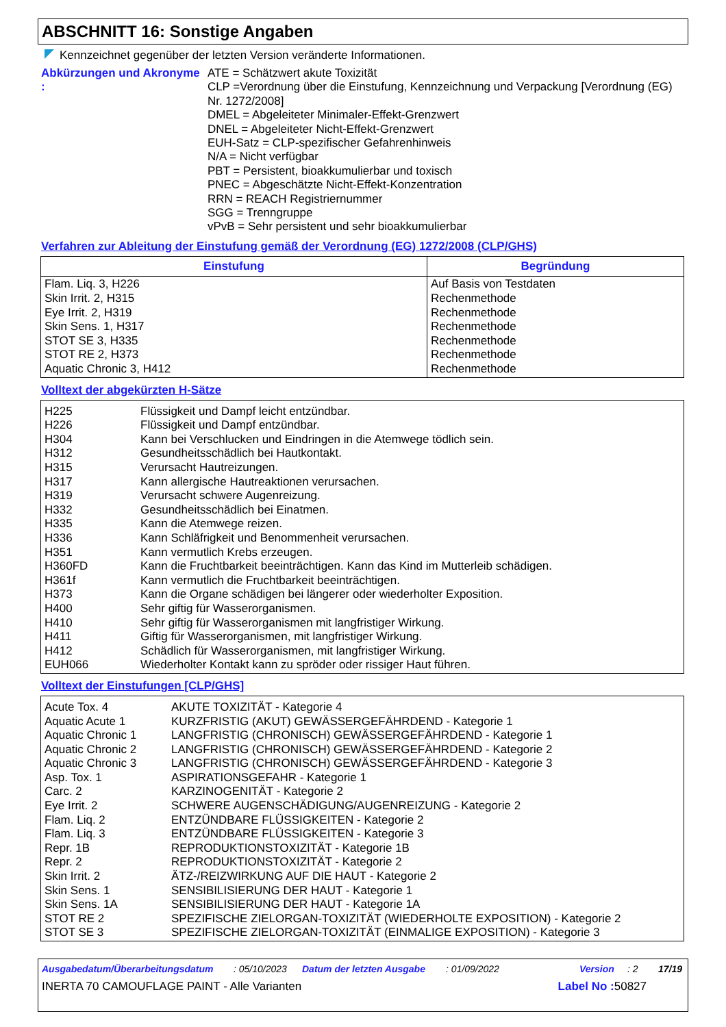ABSCHNITT 16: Sonstige Angaben
Kennzeichnet gegenüber der letzten Version veränderte Informationen.
Abkürzungen und Akronyme :
ATE = Schätzwert akute Toxizität
CLP =Verordnung über die Einstufung, Kennzeichnung und Verpackung [Verordnung (EG) Nr. 1272/2008]
DMEL = Abgeleiteter Minimaler-Effekt-Grenzwert
DNEL = Abgeleiteter Nicht-Effekt-Grenzwert
EUH-Satz = CLP-spezifischer Gefahrenhinweis
N/A = Nicht verfügbar
PBT = Persistent, bioakkumulierbar und toxisch
PNEC = Abgeschätzte Nicht-Effekt-Konzentration
RRN = REACH Registriernummer
SGG = Trenngruppe
vPvB = Sehr persistent und sehr bioakkumulierbar
Verfahren zur Ableitung der Einstufung gemäß der Verordnung (EG) 1272/2008 (CLP/GHS)
| Einstufung | Begründung |
| --- | --- |
| Flam. Liq. 3, H226 Skin Irrit. 2, H315 Eye Irrit. 2, H319 Skin Sens. 1, H317 STOT SE 3, H335 STOT RE 2, H373 Aquatic Chronic 3, H412 | Auf Basis von Testdaten Rechenmethode Rechenmethode Rechenmethode Rechenmethode Rechenmethode Rechenmethode |
Volltext der abgekürzten H-Sätze
| H225 H226 H304 H312 H315 H317 H319 H332 H335 H336 H351 H360FD H361f H373 H400 H410 H411 H412 EUH066 | Flüssigkeit und Dampf leicht entzündbar. Flüssigkeit und Dampf entzündbar. Kann bei Verschlucken und Eindringen in die Atemwege tödlich sein. Gesundheitsschädlich bei Hautkontakt. Verursacht Hautreizungen. Kann allergische Hautreaktionen verursachen. Verursacht schwere Augenreizung. Gesundheitsschädlich bei Einatmen. Kann die Atemwege reizen. Kann Schläfrigkeit und Benommenheit verursachen. Kann vermutlich Krebs erzeugen. Kann die Fruchtbarkeit beeinträchtigen. Kann das Kind im Mutterleib schädigen. Kann vermutlich die Fruchtbarkeit beeinträchtigen. Kann die Organe schädigen bei längerer oder wiederholter Exposition. Sehr giftig für Wasserorganismen. Sehr giftig für Wasserorganismen mit langfristiger Wirkung. Giftig für Wasserorganismen, mit langfristiger Wirkung. Schädlich für Wasserorganismen, mit langfristiger Wirkung. Wiederholter Kontakt kann zu spröder oder rissiger Haut führen. |
Volltext der Einstufungen [CLP/GHS]
| Acute Tox. 4 Aquatic Acute 1 Aquatic Chronic 1 Aquatic Chronic 2 Aquatic Chronic 3 Asp. Tox. 1 Carc. 2 Eye Irrit. 2 Flam. Liq. 2 Flam. Liq. 3 Repr. 1B Repr. 2 Skin Irrit. 2 Skin Sens. 1 Skin Sens. 1A STOT RE 2 STOT SE 3 | AKUTE TOXIZITÄT - Kategorie 4 KURZFRISTIG (AKUT) GEWÄSSERGEFÄHRDEND - Kategorie 1 LANGFRISTIG (CHRONISCH) GEWÄSSERGEFÄHRDEND - Kategorie 1 LANGFRISTIG (CHRONISCH) GEWÄSSERGEFÄHRDEND - Kategorie 2 LANGFRISTIG (CHRONISCH) GEWÄSSERGEFÄHRDEND - Kategorie 3 ASPIRATIONSGEFAHR - Kategorie 1 KARZINOGENITÄT - Kategorie 2 SCHWERE AUGENSCHÄDIGUNG/AUGENREIZUNG - Kategorie 2 ENTZÜNDBARE FLÜSSIGKEITEN - Kategorie 2 ENTZÜNDBARE FLÜSSIGKEITEN - Kategorie 3 REPRODUKTIONSTOXIZITÄT - Kategorie 1B REPRODUKTIONSTOXIZITÄT - Kategorie 2 ÄTZ-/REIZWIRKUNG AUF DIE HAUT - Kategorie 2 SENSIBILISIERUNG DER HAUT - Kategorie 1 SENSIBILISIERUNG DER HAUT - Kategorie 1A SPEZIFISCHE ZIELORGAN-TOXIZITÄT (WIEDERHOLTE EXPOSITION) - Kategorie 2 SPEZIFISCHE ZIELORGAN-TOXIZITÄT (EINMALIGE EXPOSITION) - Kategorie 3 |
Ausgabedatum/Überarbeitungsdatum: 05/10/2023 Datum der letzten Ausgabe: 01/09/2022 Version: 2 17/19
INERTA 70 CAMOUFLAGE PAINT - Alle Varianten Label No : 50827